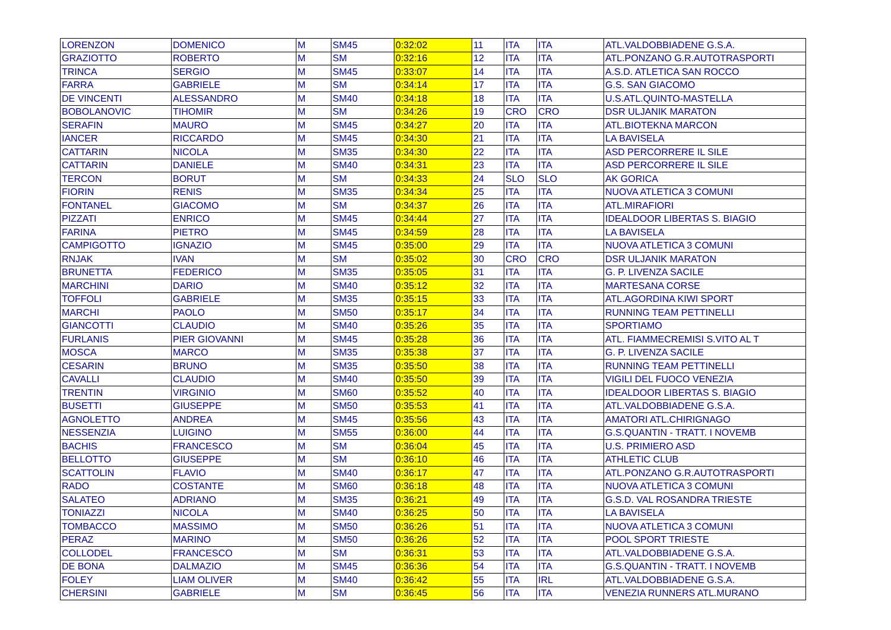| LORENZON | DOMENICO | M | SM45 | 0:32:02 | 11 | ITA | ITA | ATL.VALDOBBIADENE G.S.A. |
| GRAZIOTTO | ROBERTO | M | SM | 0:32:16 | 12 | ITA | ITA | ATL.PONZANO G.R.AUTOTRASPORTI |
| TRINCA | SERGIO | M | SM45 | 0:33:07 | 14 | ITA | ITA | A.S.D. ATLETICA SAN ROCCO |
| FARRA | GABRIELE | M | SM | 0:34:14 | 17 | ITA | ITA | G.S. SAN GIACOMO |
| DE VINCENTI | ALESSANDRO | M | SM40 | 0:34:18 | 18 | ITA | ITA | U.S.ATL.QUINTO-MASTELLA |
| BOBOLANOVIC | TIHOMIR | M | SM | 0:34:26 | 19 | CRO | CRO | DSR ULJANIK MARATON |
| SERAFIN | MAURO | M | SM45 | 0:34:27 | 20 | ITA | ITA | ATL.BIOTEKNA MARCON |
| IANCER | RICCARDO | M | SM45 | 0:34:30 | 21 | ITA | ITA | LA BAVISELA |
| CATTARIN | NICOLA | M | SM35 | 0:34:30 | 22 | ITA | ITA | ASD PERCORRERE IL SILE |
| CATTARIN | DANIELE | M | SM40 | 0:34:31 | 23 | ITA | ITA | ASD PERCORRERE IL SILE |
| TERCON | BORUT | M | SM | 0:34:33 | 24 | SLO | SLO | AK GORICA |
| FIORIN | RENIS | M | SM35 | 0:34:34 | 25 | ITA | ITA | NUOVA ATLETICA 3 COMUNI |
| FONTANEL | GIACOMO | M | SM | 0:34:37 | 26 | ITA | ITA | ATL.MIRAFIORI |
| PIZZATI | ENRICO | M | SM45 | 0:34:44 | 27 | ITA | ITA | IDEALDOOR LIBERTAS S. BIAGIO |
| FARINA | PIETRO | M | SM45 | 0:34:59 | 28 | ITA | ITA | LA BAVISELA |
| CAMPIGOTTO | IGNAZIO | M | SM45 | 0:35:00 | 29 | ITA | ITA | NUOVA ATLETICA 3 COMUNI |
| RNJAK | IVAN | M | SM | 0:35:02 | 30 | CRO | CRO | DSR ULJANIK MARATON |
| BRUNETTA | FEDERICO | M | SM35 | 0:35:05 | 31 | ITA | ITA | G. P. LIVENZA SACILE |
| MARCHINI | DARIO | M | SM40 | 0:35:12 | 32 | ITA | ITA | MARTESANA CORSE |
| TOFFOLI | GABRIELE | M | SM35 | 0:35:15 | 33 | ITA | ITA | ATL.AGORDINA KIWI SPORT |
| MARCHI | PAOLO | M | SM50 | 0:35:17 | 34 | ITA | ITA | RUNNING TEAM PETTINELLI |
| GIANCOTTI | CLAUDIO | M | SM40 | 0:35:26 | 35 | ITA | ITA | SPORTIAMO |
| FURLANIS | PIER GIOVANNI | M | SM45 | 0:35:28 | 36 | ITA | ITA | ATL. FIAMMECREMISI S.VITO AL T |
| MOSCA | MARCO | M | SM35 | 0:35:38 | 37 | ITA | ITA | G. P. LIVENZA SACILE |
| CESARIN | BRUNO | M | SM35 | 0:35:50 | 38 | ITA | ITA | RUNNING TEAM PETTINELLI |
| CAVALLI | CLAUDIO | M | SM40 | 0:35:50 | 39 | ITA | ITA | VIGILI DEL FUOCO VENEZIA |
| TRENTIN | VIRGINIO | M | SM60 | 0:35:52 | 40 | ITA | ITA | IDEALDOOR LIBERTAS S. BIAGIO |
| BUSETTI | GIUSEPPE | M | SM50 | 0:35:53 | 41 | ITA | ITA | ATL.VALDOBBIADENE G.S.A. |
| AGNOLETTO | ANDREA | M | SM45 | 0:35:56 | 43 | ITA | ITA | AMATORI ATL.CHIRIGNAGO |
| NESSENZIA | LUIGINO | M | SM55 | 0:36:00 | 44 | ITA | ITA | G.S.QUANTIN - TRATT. I NOVEMB |
| BACHIS | FRANCESCO | M | SM | 0:36:04 | 45 | ITA | ITA | U.S. PRIMIERO ASD |
| BELLOTTO | GIUSEPPE | M | SM | 0:36:10 | 46 | ITA | ITA | ATHLETIC CLUB |
| SCATTOLIN | FLAVIO | M | SM40 | 0:36:17 | 47 | ITA | ITA | ATL.PONZANO G.R.AUTOTRASPORTI |
| RADO | COSTANTE | M | SM60 | 0:36:18 | 48 | ITA | ITA | NUOVA ATLETICA 3 COMUNI |
| SALATEO | ADRIANO | M | SM35 | 0:36:21 | 49 | ITA | ITA | G.S.D. VAL ROSANDRA TRIESTE |
| TONIAZZI | NICOLA | M | SM40 | 0:36:25 | 50 | ITA | ITA | LA BAVISELA |
| TOMBACCO | MASSIMO | M | SM50 | 0:36:26 | 51 | ITA | ITA | NUOVA ATLETICA 3 COMUNI |
| PERAZ | MARINO | M | SM50 | 0:36:26 | 52 | ITA | ITA | POOL SPORT TRIESTE |
| COLLODEL | FRANCESCO | M | SM | 0:36:31 | 53 | ITA | ITA | ATL.VALDOBBIADENE G.S.A. |
| DE BONA | DALMAZIO | M | SM45 | 0:36:36 | 54 | ITA | ITA | G.S.QUANTIN - TRATT. I NOVEMB |
| FOLEY | LIAM OLIVER | M | SM40 | 0:36:42 | 55 | ITA | IRL | ATL.VALDOBBIADENE G.S.A. |
| CHERSINI | GABRIELE | M | SM | 0:36:45 | 56 | ITA | ITA | VENEZIA RUNNERS ATL.MURANO |